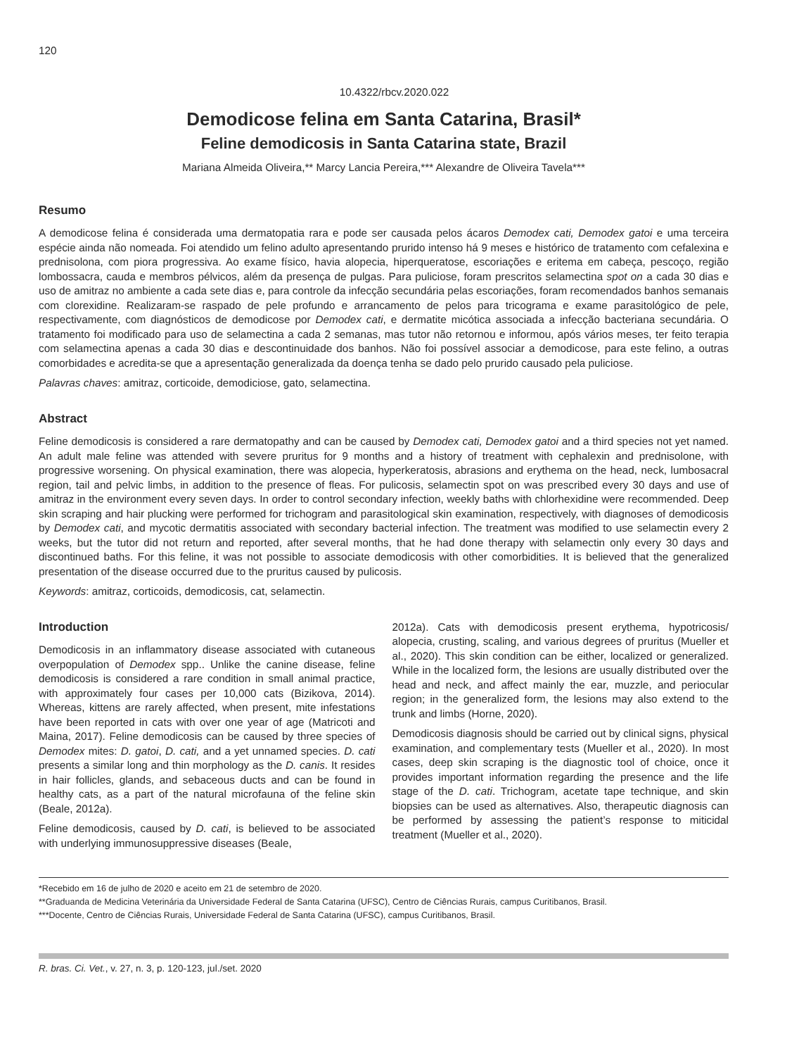120
10.4322/rbcv.2020.022
Demodicose felina em Santa Catarina, Brasil*
Feline demodicosis in Santa Catarina state, Brazil
Mariana Almeida Oliveira,** Marcy Lancia Pereira,*** Alexandre de Oliveira Tavela***
Resumo
A demodicose felina é considerada uma dermatopatia rara e pode ser causada pelos ácaros Demodex cati, Demodex gatoi e uma terceira espécie ainda não nomeada. Foi atendido um felino adulto apresentando prurido intenso há 9 meses e histórico de tratamento com cefalexina e prednisolona, com piora progressiva. Ao exame físico, havia alopecia, hiperqueratose, escoriações e eritema em cabeça, pescoço, região lombossacra, cauda e membros pélvicos, além da presença de pulgas. Para puliciose, foram prescritos selamectina spot on a cada 30 dias e uso de amitraz no ambiente a cada sete dias e, para controle da infecção secundária pelas escoriações, foram recomendados banhos semanais com clorexidine. Realizaram-se raspado de pele profundo e arrancamento de pelos para tricograma e exame parasitológico de pele, respectivamente, com diagnósticos de demodicose por Demodex cati, e dermatite micótica associada a infecção bacteriana secundária. O tratamento foi modificado para uso de selamectina a cada 2 semanas, mas tutor não retornou e informou, após vários meses, ter feito terapia com selamectina apenas a cada 30 dias e descontinuidade dos banhos. Não foi possível associar a demodicose, para este felino, a outras comorbidades e acredita-se que a apresentação generalizada da doença tenha se dado pelo prurido causado pela puliciose.
Palavras chaves: amitraz, corticoide, demodiciose, gato, selamectina.
Abstract
Feline demodicosis is considered a rare dermatopathy and can be caused by Demodex cati, Demodex gatoi and a third species not yet named. An adult male feline was attended with severe pruritus for 9 months and a history of treatment with cephalexin and prednisolone, with progressive worsening. On physical examination, there was alopecia, hyperkeratosis, abrasions and erythema on the head, neck, lumbosacral region, tail and pelvic limbs, in addition to the presence of fleas. For pulicosis, selamectin spot on was prescribed every 30 days and use of amitraz in the environment every seven days. In order to control secondary infection, weekly baths with chlorhexidine were recommended. Deep skin scraping and hair plucking were performed for trichogram and parasitological skin examination, respectively, with diagnoses of demodicosis by Demodex cati, and mycotic dermatitis associated with secondary bacterial infection. The treatment was modified to use selamectin every 2 weeks, but the tutor did not return and reported, after several months, that he had done therapy with selamectin only every 30 days and discontinued baths. For this feline, it was not possible to associate demodicosis with other comorbidities. It is believed that the generalized presentation of the disease occurred due to the pruritus caused by pulicosis.
Keywords: amitraz, corticoids, demodicosis, cat, selamectin.
Introduction
Demodicosis in an inflammatory disease associated with cutaneous overpopulation of Demodex spp.. Unlike the canine disease, feline demodicosis is considered a rare condition in small animal practice, with approximately four cases per 10,000 cats (Bizikova, 2014). Whereas, kittens are rarely affected, when present, mite infestations have been reported in cats with over one year of age (Matricoti and Maina, 2017). Feline demodicosis can be caused by three species of Demodex mites: D. gatoi, D. cati, and a yet unnamed species. D. cati presents a similar long and thin morphology as the D. canis. It resides in hair follicles, glands, and sebaceous ducts and can be found in healthy cats, as a part of the natural microfauna of the feline skin (Beale, 2012a).
Feline demodicosis, caused by D. cati, is believed to be associated with underlying immunosuppressive diseases (Beale,
2012a). Cats with demodicosis present erythema, hypotricosis/ alopecia, crusting, scaling, and various degrees of pruritus (Mueller et al., 2020). This skin condition can be either, localized or generalized. While in the localized form, the lesions are usually distributed over the head and neck, and affect mainly the ear, muzzle, and periocular region; in the generalized form, the lesions may also extend to the trunk and limbs (Horne, 2020).
Demodicosis diagnosis should be carried out by clinical signs, physical examination, and complementary tests (Mueller et al., 2020). In most cases, deep skin scraping is the diagnostic tool of choice, once it provides important information regarding the presence and the life stage of the D. cati. Trichogram, acetate tape technique, and skin biopsies can be used as alternatives. Also, therapeutic diagnosis can be performed by assessing the patient’s response to miticidal treatment (Mueller et al., 2020).
*Recebido em 16 de julho de 2020 e aceito em 21 de setembro de 2020.
**Graduanda de Medicina Veterinária da Universidade Federal de Santa Catarina (UFSC), Centro de Ciências Rurais, campus Curitibanos, Brasil.
***Docente, Centro de Ciências Rurais, Universidade Federal de Santa Catarina (UFSC), campus Curitibanos, Brasil.
R. bras. Ci. Vet., v. 27, n. 3, p. 120-123, jul./set. 2020